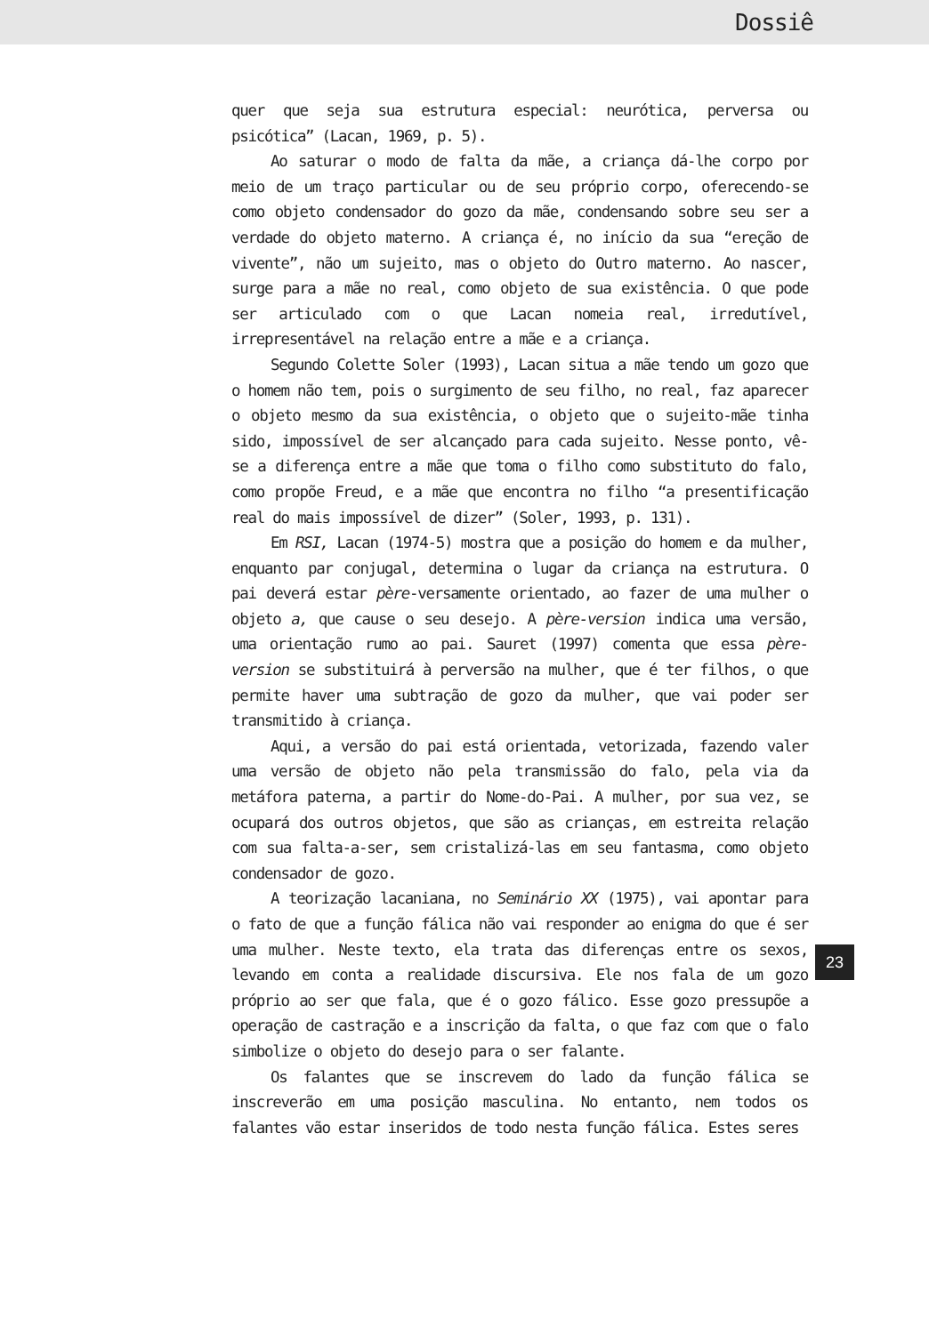Dossiê
quer que seja sua estrutura especial: neurótica, perversa ou psicótica” (Lacan, 1969, p. 5).
Ao saturar o modo de falta da mãe, a criança dá-lhe corpo por meio de um traço particular ou de seu próprio corpo, oferecendo-se como objeto condensador do gozo da mãe, condensando sobre seu ser a verdade do objeto materno. A criança é, no início da sua “ereção de vivente”, não um sujeito, mas o objeto do Outro materno. Ao nascer, surge para a mãe no real, como objeto de sua existência. O que pode ser articulado com o que Lacan nomeia real, irredutível, irrepresentável na relação entre a mãe e a criança.
Segundo Colette Soler (1993), Lacan situa a mãe tendo um gozo que o homem não tem, pois o surgimento de seu filho, no real, faz aparecer o objeto mesmo da sua existência, o objeto que o sujeito-mãe tinha sido, impossível de ser alcançado para cada sujeito. Nesse ponto, vê-se a diferença entre a mãe que toma o filho como substituto do falo, como propõe Freud, e a mãe que encontra no filho “a presentificação real do mais impossível de dizer” (Soler, 1993, p. 131).
Em RSI, Lacan (1974-5) mostra que a posição do homem e da mulher, enquanto par conjugal, determina o lugar da criança na estrutura. O pai deverá estar père-versamente orientado, ao fazer de uma mulher o objeto a, que cause o seu desejo. A père-version indica uma versão, uma orientação rumo ao pai. Sauret (1997) comenta que essa père-version se substituirá à perversão na mulher, que é ter filhos, o que permite haver uma subtração de gozo da mulher, que vai poder ser transmitido à criança.
Aqui, a versão do pai está orientada, vetorizada, fazendo valer uma versão de objeto não pela transmissão do falo, pela via da metáfora paterna, a partir do Nome-do-Pai. A mulher, por sua vez, se ocupará dos outros objetos, que são as crianças, em estreita relação com sua falta-a-ser, sem cristalizá-las em seu fantasma, como objeto condensador de gozo.
A teorização lacaniana, no Seminário XX (1975), vai apontar para o fato de que a função fálica não vai responder ao enigma do que é ser uma mulher. Neste texto, ela trata das diferenças entre os sexos, levando em conta a realidade discursiva. Ele nos fala de um gozo próprio ao ser que fala, que é o gozo fálico. Esse gozo pressupõe a operação de castração e a inscrição da falta, o que faz com que o falo simbolize o objeto do desejo para o ser falante.
Os falantes que se inscrevem do lado da função fálica se inscreverão em uma posição masculina. No entanto, nem todos os falantes vão estar inseridos de todo nesta função fálica. Estes seres
23